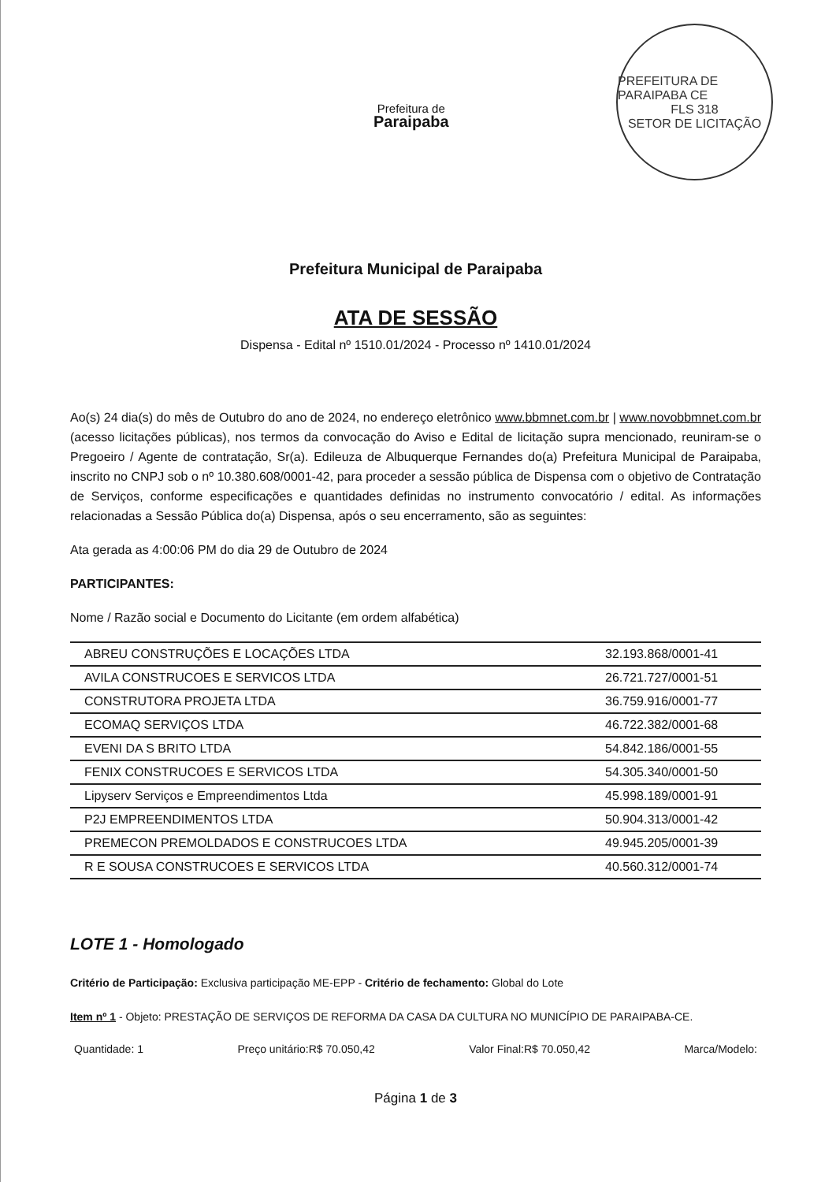Prefeitura de
Paraipaba
PREFEITURA DE PARAIPABA CE
FLS 318
SETOR DE LICITAÇÃO
Prefeitura Municipal de Paraipaba
ATA DE SESSÃO
Dispensa - Edital nº 1510.01/2024 - Processo nº 1410.01/2024
Ao(s) 24 dia(s) do mês de Outubro do ano de 2024, no endereço eletrônico www.bbmnet.com.br | www.novobbmnet.com.br (acesso licitações públicas), nos termos da convocação do Aviso e Edital de licitação supra mencionado, reuniram-se o Pregoeiro / Agente de contratação, Sr(a). Edileuza de Albuquerque Fernandes do(a) Prefeitura Municipal de Paraipaba, inscrito no CNPJ sob o nº 10.380.608/0001-42, para proceder a sessão pública de Dispensa com o objetivo de Contratação de Serviços, conforme especificações e quantidades definidas no instrumento convocatório / edital. As informações relacionadas a Sessão Pública do(a) Dispensa, após o seu encerramento, são as seguintes:
Ata gerada as 4:00:06 PM do dia 29 de Outubro de 2024
PARTICIPANTES:
Nome / Razão social e Documento do Licitante (em ordem alfabética)
| ABREU CONSTRUÇÕES E LOCAÇÕES LTDA | 32.193.868/0001-41 |
| AVILA CONSTRUCOES E SERVICOS LTDA | 26.721.727/0001-51 |
| CONSTRUTORA PROJETA LTDA | 36.759.916/0001-77 |
| ECOMAQ SERVIÇOS LTDA | 46.722.382/0001-68 |
| EVENI DA S BRITO LTDA | 54.842.186/0001-55 |
| FENIX CONSTRUCOES E SERVICOS LTDA | 54.305.340/0001-50 |
| Lipyserv Serviços e Empreendimentos Ltda | 45.998.189/0001-91 |
| P2J EMPREENDIMENTOS LTDA | 50.904.313/0001-42 |
| PREMECON PREMOLDADOS E CONSTRUCOES LTDA | 49.945.205/0001-39 |
| R E SOUSA CONSTRUCOES E SERVICOS LTDA | 40.560.312/0001-74 |
LOTE 1 - Homologado
Critério de Participação: Exclusiva participação ME-EPP - Critério de fechamento: Global do Lote
Item nº 1 - Objeto: PRESTAÇÃO DE SERVIÇOS DE REFORMA DA CASA DA CULTURA NO MUNICÍPIO DE PARAIPABA-CE.
Quantidade: 1 Preço unitário:R$ 70.050,42 Valor Final:R$ 70.050,42 Marca/Modelo:
Página 1 de 3